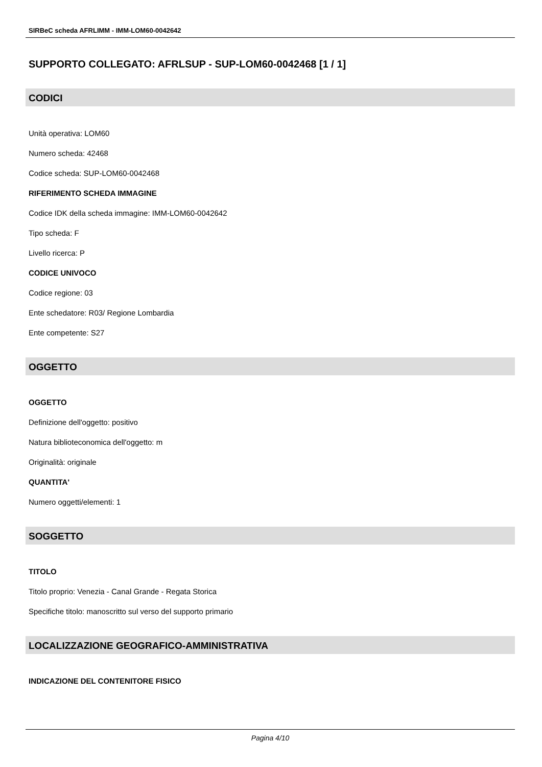SIRBeC scheda AFRLIMM - IMM-LOM60-0042642
SUPPORTO COLLEGATO: AFRLSUP - SUP-LOM60-0042468 [1 / 1]
CODICI
Unità operativa: LOM60
Numero scheda: 42468
Codice scheda: SUP-LOM60-0042468
RIFERIMENTO SCHEDA IMMAGINE
Codice IDK della scheda immagine: IMM-LOM60-0042642
Tipo scheda: F
Livello ricerca: P
CODICE UNIVOCO
Codice regione: 03
Ente schedatore: R03/ Regione Lombardia
Ente competente: S27
OGGETTO
OGGETTO
Definizione dell'oggetto: positivo
Natura biblioteconomica dell'oggetto: m
Originalità: originale
QUANTITA'
Numero oggetti/elementi: 1
SOGGETTO
TITOLO
Titolo proprio: Venezia - Canal Grande - Regata Storica
Specifiche titolo: manoscritto sul verso del supporto primario
LOCALIZZAZIONE GEOGRAFICO-AMMINISTRATIVA
INDICAZIONE DEL CONTENITORE FISICO
Pagina 4/10